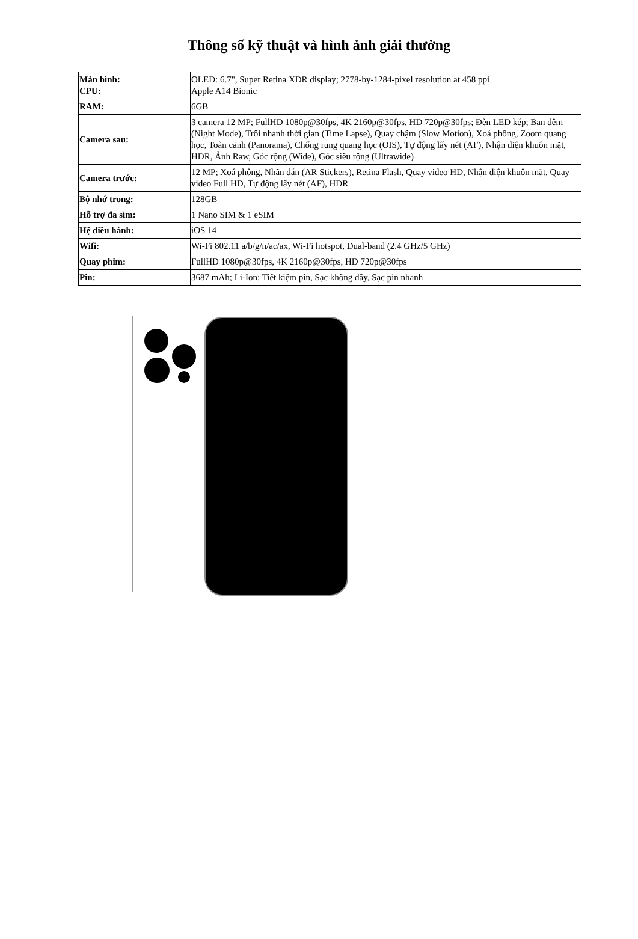Thông số kỹ thuật và hình ảnh giải thưởng
| Màn hình: CPU: | OLED: 6.7", Super Retina XDR display; 2778-by-1284-pixel resolution at 458 ppi Apple A14 Bionic |
| RAM: | 6GB |
| Camera sau: | 3 camera 12 MP; FullHD 1080p@30fps, 4K 2160p@30fps, HD 720p@30fps; Đèn LED kép; Ban đêm (Night Mode), Trôi nhanh thời gian (Time Lapse), Quay chậm (Slow Motion), Xoá phông, Zoom quang học, Toàn cảnh (Panorama), Chống rung quang học (OIS), Tự động lấy nét (AF), Nhận diện khuôn mặt, HDR, Ảnh Raw, Góc rộng (Wide), Góc siêu rộng (Ultrawide) |
| Camera trước: | 12 MP; Xoá phông, Nhãn dán (AR Stickers), Retina Flash, Quay video HD, Nhận diện khuôn mặt, Quay video Full HD, Tự động lấy nét (AF), HDR |
| Bộ nhớ trong: | 128GB |
| Hỗ trợ đa sim: | 1 Nano SIM & 1 eSIM |
| Hệ điều hành: | iOS 14 |
| Wifi: | Wi-Fi 802.11 a/b/g/n/ac/ax, Wi-Fi hotspot, Dual-band (2.4 GHz/5 GHz) |
| Quay phim: | FullHD 1080p@30fps, 4K 2160p@30fps, HD 720p@30fps |
| Pin: | 3687 mAh; Li-Ion; Tiết kiệm pin, Sạc không dây, Sạc pin nhanh |